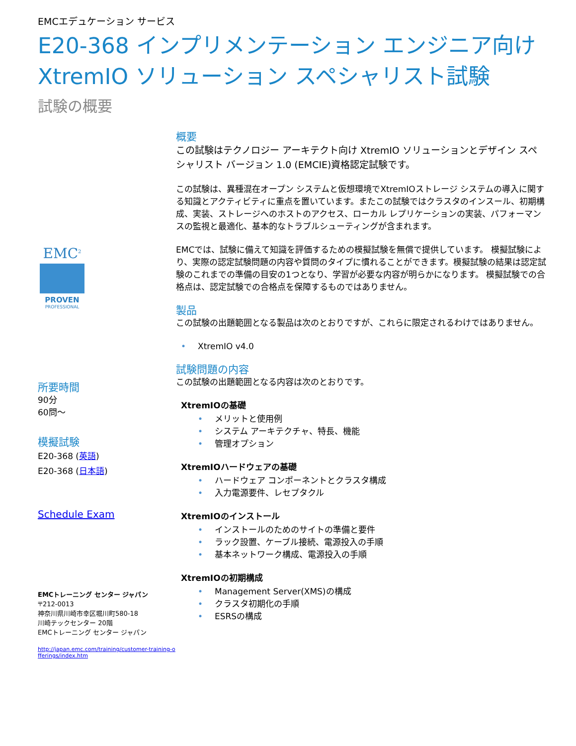EMCエデュケーション サービス
E20-368 インプリメンテーション エンジニア向け
XtremIO ソリューション スペシャリスト試験
試験の概要
EMC<sup>2</sup>
PROVEN
PROFESSIONAL
所要時間
90分
60問～
模擬試験
E20-368 (英語)
E20-368 (日本語)
Schedule Exam
EMCトレーニング センター ジャパン
〒212-0013
神奈川県川崎市幸区堀川町580-18
川崎テックセンター 20階
EMCトレーニング センター ジャパン
http://japan.emc.com/training/customer-training-offerings/index.htm
概要
この試験はテクノロジー アーキテクト向け XtremIO ソリューションとデザイン スペシャリスト バージョン 1.0 (EMCIE)資格認定試験です。
この試験は、異種混在オープン システムと仮想環境でXtremIOストレージ システムの導入に関する知識とアクティビティに重点を置いています。またこの試験ではクラスタのインスール、初期構成、実装、ストレージへのホストのアクセス、ローカル レプリケーションの実装、パフォーマンスの監視と最適化、基本的なトラブルシューティングが含まれます。
EMCでは、試験に備えて知識を評価するための模擬試験を無償で提供しています。 模擬試験により、実際の認定試験問題の内容や質問のタイプに慣れることができます。模擬試験の結果は認定試験のこれまでの準備の目安の1つとなり、学習が必要な内容が明らかになります。 模擬試験での合格点は、認定試験での合格点を保障するものではありません。
製品
この試験の出題範囲となる製品は次のとおりですが、これらに限定されるわけではありません。
• XtremIO v4.0
試験問題の内容
この試験の出題範囲となる内容は次のとおりです。
XtremIOの基礎
• メリットと使用例
• システム アーキテクチャ、特長、機能
• 管理オプション
XtremIOハードウェアの基礎
• ハードウェア コンポーネントとクラスタ構成
• 入力電源要件、レセプタクル
XtremIOのインストール
• インストールのためのサイトの準備と要件
• ラック設置、ケーブル接続、電源投入の手順
• 基本ネットワーク構成、電源投入の手順
XtremIOの初期構成
• Management Server(XMS)の構成
• クラスタ初期化の手順
• ESRSの構成